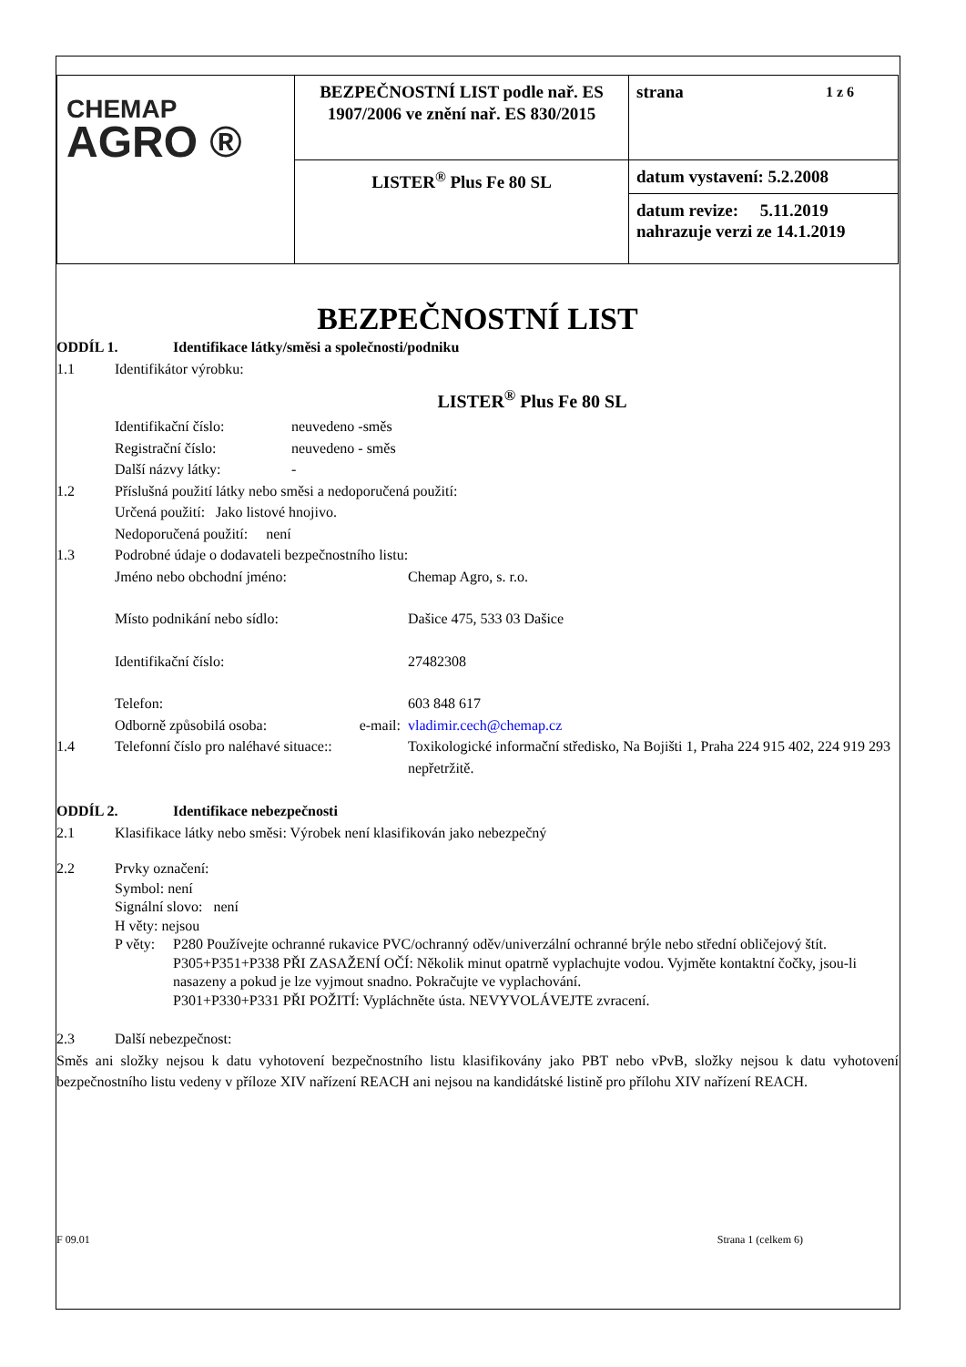| CHEMAP AGRO ® | BEZPEČNOSTNÍ LIST podle nař. ES 1907/2006 ve znění nař. ES 830/2015 | strana 1 z 6 |
| | LISTER<sup>®</sup> Plus Fe 80 SL | datum vystavení: 5.2.2008 |
| | | datum revize: 5.11.2019 nahrazuje verzi ze 14.1.2019 |
BEZPEČNOSTNÍ LIST
ODDÍL 1. Identifikace látky/směsi a společnosti/podniku
1.1 Identifikátor výrobku:
LISTER<sup>®</sup> Plus Fe 80 SL
Identifikační číslo: neuvedeno -směs
Registrační číslo: neuvedeno - směs
Další názvy látky: -
1.2 Příslušná použití látky nebo směsi a nedoporučená použití:
Určená použití: Jako listové hnojivo.
Nedoporučená použití: není
1.3 Podrobné údaje o dodavateli bezpečnostního listu:
Jméno nebo obchodní jméno: Chemap Agro, s. r.o.
Místo podnikání nebo sídlo: Dašice 475, 533 03 Dašice
Identifikační číslo: 27482308
Telefon: 603 848 617
Odborně způsobilá osoba: e-mail: vladimir.cech@chemap.cz
1.4 Telefonní číslo pro naléhavé situace:: Toxikologické informační středisko, Na Bojišti 1, Praha 224 915 402, 224 919 293 nepřetržitě.
ODDÍL 2. Identifikace nebezpečnosti
2.1 Klasifikace látky nebo směsi: Výrobek není klasifikován jako nebezpečný
2.2 Prvky označení:
Symbol: není
Signální slovo: není
H věty: nejsou
P věty: P280 Používejte ochranné rukavice PVC/ochranný oděv/univerzální ochranné brýle nebo střední obličejový štít.
P305+P351+P338 PŘI ZASAŽENÍ OČÍ: Několik minut opatrně vyplachujte vodou. Vyjměte kontaktní čočky, jsou-li nasazeny a pokud je lze vyjmout snadno. Pokračujte ve vyplachování.
P301+P330+P331 PŘI POŽITÍ: Vypláchněte ústa. NEVYVOLÁVEJTE zvracení.
2.3 Další nebezpečnost:
Směs ani složky nejsou k datu vyhotovení bezpečnostního listu klasifikovány jako PBT nebo vPvB, složky nejsou k datu vyhotovení bezpečnostního listu vedeny v příloze XIV nařízení REACH ani nejsou na kandidátské listině pro přílohu XIV nařízení REACH.
F 09.01 Strana 1 (celkem 6)